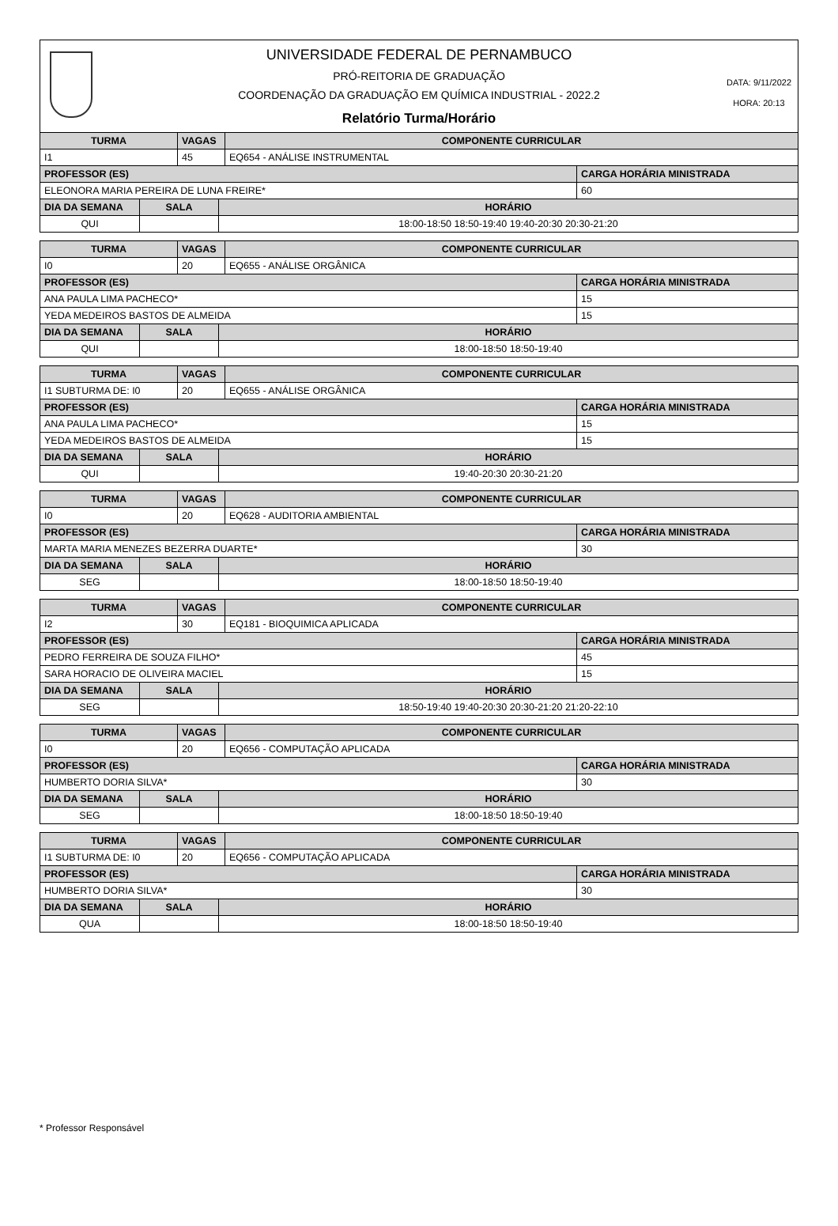UNIVERSIDADE FEDERAL DE PERNAMBUCO
PRÓ-REITORIA DE GRADUAÇÃO
COORDENAÇÃO DA GRADUAÇÃO EM QUÍMICA INDUSTRIAL - 2022.2
Relatório Turma/Horário
DATA: 9/11/2022
HORA: 20:13
| TURMA | VAGAS | COMPONENTE CURRICULAR |
| --- | --- | --- |
| I1 | 45 | EQ654 - ANÁLISE INSTRUMENTAL |
| PROFESSOR (ES) | CARGA HORÁRIA MINISTRADA |
| --- | --- |
| ELEONORA MARIA PEREIRA DE LUNA FREIRE* | 60 |
| DIA DA SEMANA | SALA | HORÁRIO |
| --- | --- | --- |
| QUI | | 18:00-18:50 18:50-19:40 19:40-20:30 20:30-21:20 |
| TURMA | VAGAS | COMPONENTE CURRICULAR |
| --- | --- | --- |
| I0 | 20 | EQ655 - ANÁLISE ORGÂNICA |
| PROFESSOR (ES) | CARGA HORÁRIA MINISTRADA |
| --- | --- |
| ANA PAULA LIMA PACHECO* | 15 |
| YEDA MEDEIROS BASTOS DE ALMEIDA | 15 |
| DIA DA SEMANA | SALA | HORÁRIO |
| --- | --- | --- |
| QUI | | 18:00-18:50 18:50-19:40 |
| TURMA | VAGAS | COMPONENTE CURRICULAR |
| --- | --- | --- |
| I1 SUBTURMA DE: I0 | 20 | EQ655 - ANÁLISE ORGÂNICA |
| PROFESSOR (ES) | CARGA HORÁRIA MINISTRADA |
| --- | --- |
| ANA PAULA LIMA PACHECO* | 15 |
| YEDA MEDEIROS BASTOS DE ALMEIDA | 15 |
| DIA DA SEMANA | SALA | HORÁRIO |
| --- | --- | --- |
| QUI | | 19:40-20:30 20:30-21:20 |
| TURMA | VAGAS | COMPONENTE CURRICULAR |
| --- | --- | --- |
| I0 | 20 | EQ628 - AUDITORIA AMBIENTAL |
| PROFESSOR (ES) | CARGA HORÁRIA MINISTRADA |
| --- | --- |
| MARTA MARIA MENEZES BEZERRA DUARTE* | 30 |
| DIA DA SEMANA | SALA | HORÁRIO |
| --- | --- | --- |
| SEG | | 18:00-18:50 18:50-19:40 |
| TURMA | VAGAS | COMPONENTE CURRICULAR |
| --- | --- | --- |
| I2 | 30 | EQ181 - BIOQUIMICA APLICADA |
| PROFESSOR (ES) | CARGA HORÁRIA MINISTRADA |
| --- | --- |
| PEDRO FERREIRA DE SOUZA FILHO* | 45 |
| SARA HORACIO DE OLIVEIRA MACIEL | 15 |
| DIA DA SEMANA | SALA | HORÁRIO |
| --- | --- | --- |
| SEG | | 18:50-19:40 19:40-20:30 20:30-21:20 21:20-22:10 |
| TURMA | VAGAS | COMPONENTE CURRICULAR |
| --- | --- | --- |
| I0 | 20 | EQ656 - COMPUTAÇÃO APLICADA |
| PROFESSOR (ES) | CARGA HORÁRIA MINISTRADA |
| --- | --- |
| HUMBERTO DORIA SILVA* | 30 |
| DIA DA SEMANA | SALA | HORÁRIO |
| --- | --- | --- |
| SEG | | 18:00-18:50 18:50-19:40 |
| TURMA | VAGAS | COMPONENTE CURRICULAR |
| --- | --- | --- |
| I1 SUBTURMA DE: I0 | 20 | EQ656 - COMPUTAÇÃO APLICADA |
| PROFESSOR (ES) | CARGA HORÁRIA MINISTRADA |
| --- | --- |
| HUMBERTO DORIA SILVA* | 30 |
| DIA DA SEMANA | SALA | HORÁRIO |
| --- | --- | --- |
| QUA | | 18:00-18:50 18:50-19:40 |
* Professor Responsável